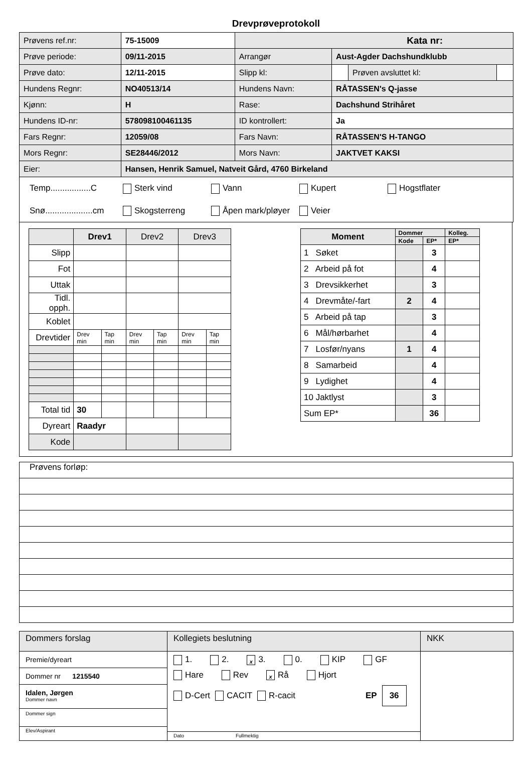Drevprøveprotokoll
| Prøvens ref.nr: | 75-15009 | Kata nr: | | | |
| Prøve periode: | 09/11-2015 | Arrangør | Aust-Agder Dachshundklubb | | |
| Prøve dato: | 12/11-2015 | Slipp kl: | | Prøven avsluttet kl: | |
| Hundens Regnr: | NO40513/14 | Hundens Navn: | RÅTASSEN's Q-jasse | | |
| Kjønn: | H | Rase: | Dachshund Strihåret | | |
| Hundens ID-nr: | 578098100461135 | ID kontrollert: | Ja | | |
| Fars Regnr: | 12059/08 | Fars Navn: | RÅTASSEN'S H-TANGO | | |
| Mors Regnr: | SE28446/2012 | Mors Navn: | JAKTVET KAKSI | | |
| Eier: | Hansen, Henrik Samuel, Natveit Gård, 4760 Birkeland | | | | |
Temp.................C Sterk vind Vann Kupert Hogstflater
Snø....................cm Skogsterreng Åpen mark/pløyer Veier
| | Drev1 | | Drev2 | | Drev3 | |
| Slipp | | | | | | |
| Fot | | | | | | |
| Uttak | | | | | | |
| Tidl. opph. | | | | | | |
| Koblet | | | | | | |
| Drevtider | Drev min | Tap min | Drev min | Tap min | Drev min | Tap min |
| Total tid | 30 | | | | | |
| Dyreart | Raadyr | | | | | |
| Kode | | | | | | |
| Moment | Dommer | | Kolleg. |
| | Kode | EP* | EP* |
| 1 Søket | | 3 | |
| 2 Arbeid på fot | | 4 | |
| 3 Drevsikkerhet | | 3 | |
| 4 Drevmåte/-fart | 2 | 4 | |
| 5 Arbeid på tap | | 3 | |
| 6 Mål/hørbarhet | | 4 | |
| 7 Losfør/nyans | 1 | 4 | |
| 8 Samarbeid | | 4 | |
| 9 Lydighet | | 4 | |
| 10 Jaktlyst | | 3 | |
| Sum EP* | | 36 | |
Prøvens forløp:
| Dommers forslag | Kollegiets beslutning | NKK |
| Premie/dyreart Dommer nr 1215540 Idalen, Jørgen Dommer navn Dommer sign Elev/Aspirant | 1. 2. x 3. 0. KIP GF Hare Rev x Rå Hjort D-Cert CACIT R-cacit EP 36 Dato Fullmektig | |